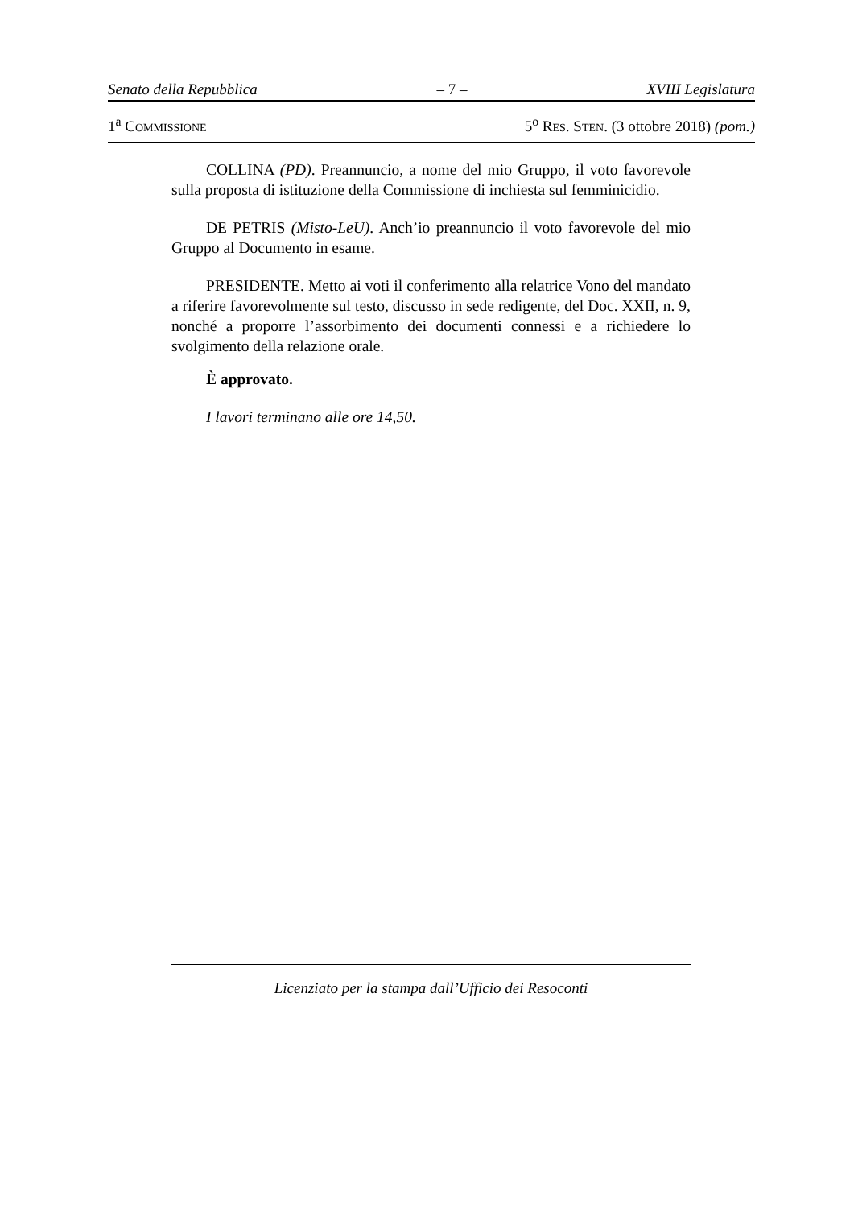Senato della Repubblica – 7 – XVIII Legislatura
1<sup>a</sup> COMMISSIONE 5<sup>o</sup> RES. STEN. (3 ottobre 2018) (pom.)
COLLINA (PD). Preannuncio, a nome del mio Gruppo, il voto favorevole sulla proposta di istituzione della Commissione di inchiesta sul femminicidio.
DE PETRIS (Misto-LeU). Anch’io preannuncio il voto favorevole del mio Gruppo al Documento in esame.
PRESIDENTE. Metto ai voti il conferimento alla relatrice Vono del mandato a riferire favorevolmente sul testo, discusso in sede redigente, del Doc. XXII, n. 9, nonché a proporre l’assorbimento dei documenti connessi e a richiedere lo svolgimento della relazione orale.
È approvato.
I lavori terminano alle ore 14,50.
Licenziato per la stampa dall’Ufficio dei Resoconti